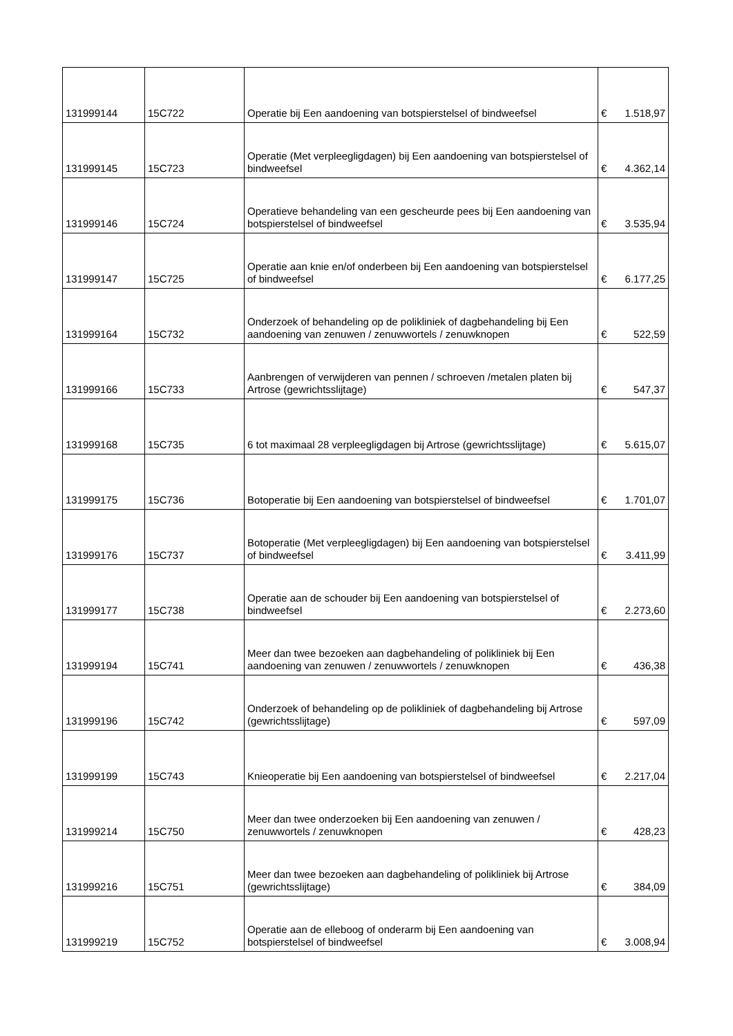| 131999144 | 15C722 | Operatie bij Een aandoening van botspierstelsel of bindweefsel | € | 1.518,97 |
| 131999145 | 15C723 | Operatie (Met verpleegligdagen) bij Een aandoening van botspierstelsel of bindweefsel | € | 4.362,14 |
| 131999146 | 15C724 | Operatieve behandeling van een gescheurde pees bij Een aandoening van botspierstelsel of bindweefsel | € | 3.535,94 |
| 131999147 | 15C725 | Operatie aan knie en/of onderbeen bij Een aandoening van botspierstelsel of bindweefsel | € | 6.177,25 |
| 131999164 | 15C732 | Onderzoek of behandeling op de polikliniek of dagbehandeling bij Een aandoening van zenuwen / zenuwwortels / zenuwknopen | € | 522,59 |
| 131999166 | 15C733 | Aanbrengen of verwijderen van pennen / schroeven /metalen platen bij Artrose (gewrichtsslijtage) | € | 547,37 |
| 131999168 | 15C735 | 6 tot maximaal 28 verpleegligdagen bij Artrose (gewrichtsslijtage) | € | 5.615,07 |
| 131999175 | 15C736 | Botoperatie bij Een aandoening van botspierstelsel of bindweefsel | € | 1.701,07 |
| 131999176 | 15C737 | Botoperatie (Met verpleegligdagen) bij Een aandoening van botspierstelsel of bindweefsel | € | 3.411,99 |
| 131999177 | 15C738 | Operatie aan de schouder bij Een aandoening van botspierstelsel of bindweefsel | € | 2.273,60 |
| 131999194 | 15C741 | Meer dan twee bezoeken aan dagbehandeling of polikliniek bij Een aandoening van zenuwen / zenuwwortels / zenuwknopen | € | 436,38 |
| 131999196 | 15C742 | Onderzoek of behandeling op de polikliniek of dagbehandeling bij Artrose (gewrichtsslijtage) | € | 597,09 |
| 131999199 | 15C743 | Knieoperatie bij Een aandoening van botspierstelsel of bindweefsel | € | 2.217,04 |
| 131999214 | 15C750 | Meer dan twee onderzoeken bij Een aandoening van zenuwen / zenuwwortels / zenuwknopen | € | 428,23 |
| 131999216 | 15C751 | Meer dan twee bezoeken aan dagbehandeling of polikliniek bij Artrose (gewrichtsslijtage) | € | 384,09 |
| 131999219 | 15C752 | Operatie aan de elleboog of onderarm bij Een aandoening van botspierstelsel of bindweefsel | € | 3.008,94 |